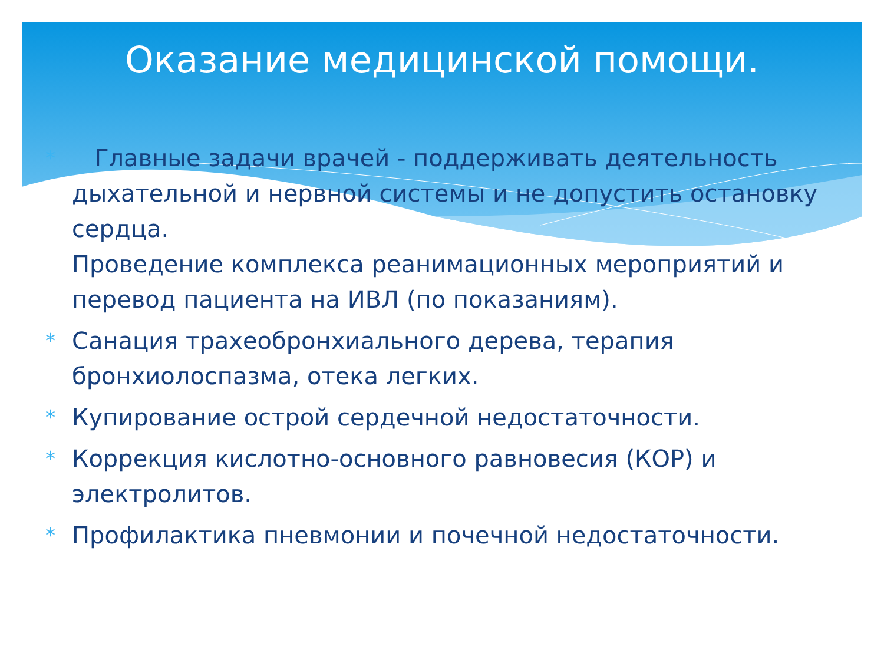Оказание медицинской помощи.
* Главные задачи врачей - поддерживать деятельность дыхательной и нервной системы и не допустить остановку сердца.
Проведение комплекса реанимационных мероприятий и перевод пациента на ИВЛ (по показаниям).
* Санация трахеобронхиального дерева, терапия бронхиолоспазма, отека легких.
* Купирование острой сердечной недостаточности.
* Коррекция кислотно-основного равновесия (КОР) и электролитов.
* Профилактика пневмонии и почечной недостаточности.